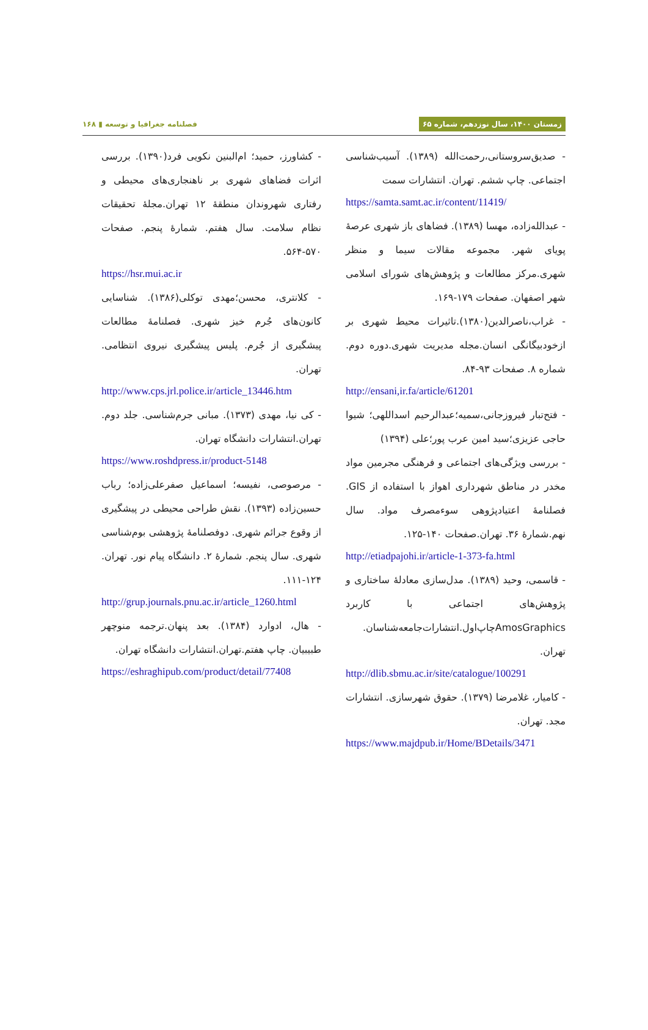زمستان ۱۴۰۰، سال نوزدهم، شماره ۶۵ فصلنامه جغرافیا و توسعه ▮ ۱۶۸
- صدیق‌سروستانی،رحمت‌الله (۱۳۸۹). آسیب‌شناسی اجتماعی. چاپ ششم. تهران. انتشارات سمت
https://samta.samt.ac.ir/content/11419/
- عبدالله‌زاده، مهسا (۱۳۸۹). فضاهای باز شهری عرصهٔ پویای شهر. مجموعه مقالات سیما و منظر شهری.مرکز مطالعات و پژوهش‌های شورای اسلامی شهر اصفهان. صفحات ۱۷۹-۱۶۹.
- غراب،ناصرالدین(۱۳۸۰).تاثیرات محیط شهری بر ازخودبیگانگی انسان.مجله مدیریت شهری.دوره دوم. شماره ۸. صفحات ۹۳-۸۴.
http://ensani,ir.fa/article/61201
- فتح‌تبار فیروزجانی،سمیه؛عبدالرحیم اسداللهی؛ شیوا حاجی عزیزی؛سید امین عرب پور؛علی (۱۳۹۴)
- بررسی ویژگی‌های اجتماعی و فرهنگی مجرمین مواد مخدر در مناطق شهرداری اهواز با استفاده از GIS. فصلنامهٔ اعتیادپژوهی سوءمصرف مواد. سال نهم.شمارهٔ ۳۶. تهران.صفحات ۱۴۰-۱۲۵.
http://etiadpajohi.ir/article-1-373-fa.html
- قاسمی، وحید (۱۳۸۹). مدل‌سازی معادلهٔ ساختاری و پژوهش‌های اجتماعی با کاربرد AmosGraphicsچاپ‌اول.انتشارات‌جامعه‌شناسان. تهران.
http://dlib.sbmu.ac.ir/site/catalogue/100291
- کامیار، غلامرضا (۱۳۷۹). حقوق شهرسازی. انتشارات مجد. تهران.
https://www.majdpub.ir/Home/BDetails/3471
- کشاورز، حمید؛ ام‌البنین نکویی فرد(۱۳۹۰). بررسی اثرات فضاهای شهری بر ناهنجاری‌های محیطی و رفتاری شهروندان منطقهٔ ۱۲ تهران.مجلهٔ تحقیقات نظام سلامت. سال هفتم. شمارهٔ پنجم. صفحات ۵۷۰-۵۶۴.
https://hsr.mui.ac.ir
- کلانتری، محسن؛مهدی توکلی(۱۳۸۶). شناسایی کانون‌های جُرم خیز شهری. فصلنامهٔ مطالعات پیشگیری از جُرم. پلیس پیشگیری نیروی انتظامی. تهران.
http://www.cps.jrl.police.ir/article_13446.htm
- کی نیا، مهدی (۱۳۷۳). مبانی جرم‌شناسی. جلد دوم. تهران.انتشارات دانشگاه تهران.
https://www.roshdpress.ir/product-5148
- مرصوصی، نفیسه؛ اسماعیل صفرعلی‌زاده؛ رباب حسین‌زاده (۱۳۹۳). نقش طراحی محیطی در پیشگیری از وقوع جرائم شهری. دوفصلنامهٔ پژوهشی بوم‌شناسی شهری. سال پنجم. شمارهٔ ۲. دانشگاه پیام نور. تهران. ۱۲۴-۱۱۱.
http://grup.journals.pnu.ac.ir/article_1260.html
- هال، ادوارد (۱۳۸۴). بعد پنهان.ترجمه منوچهر طبیبیان. چاپ هفتم.تهران.انتشارات دانشگاه تهران.
https://eshraghipub.com/product/detail/77408